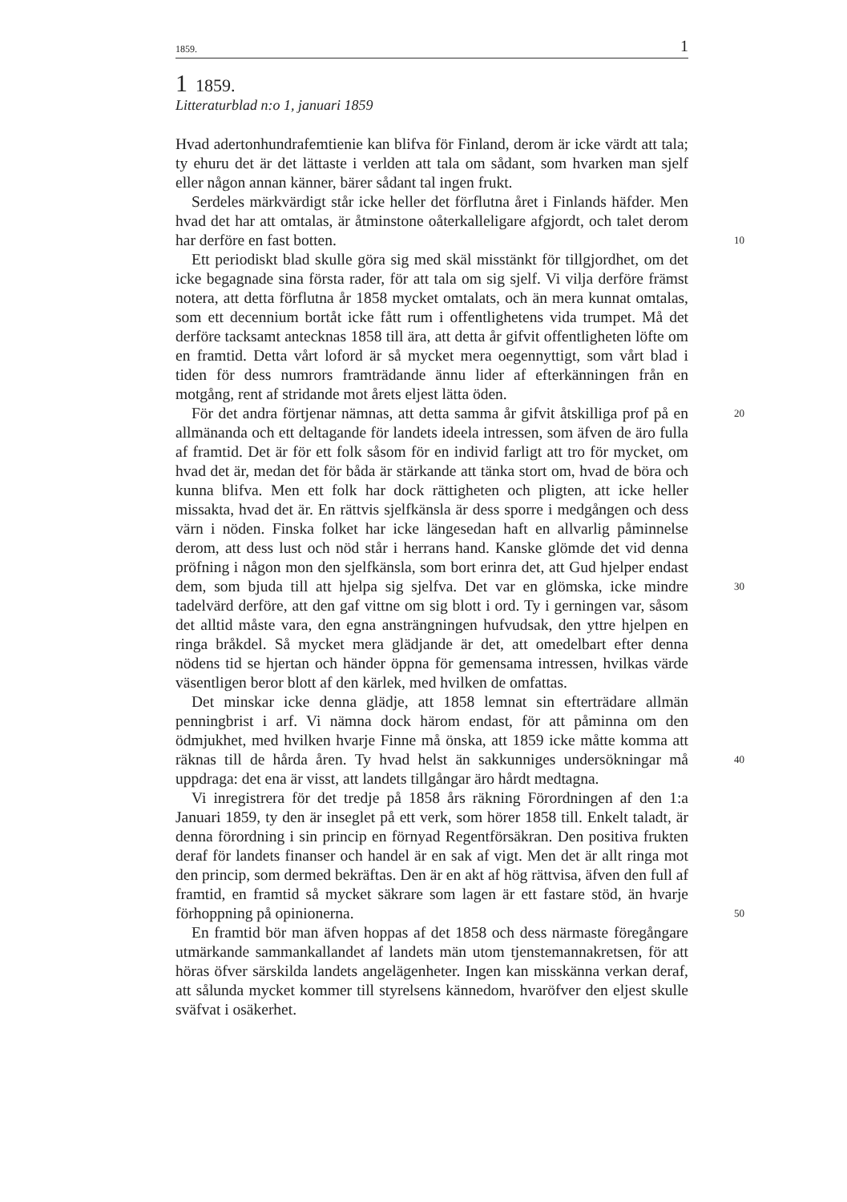1859. 1
1 1859.
Litteraturblad n:o 1, januari 1859
Hvad adertonhundrafemtienie kan blifva för Finland, derom är icke värdt att tala; ty ehuru det är det lättaste i verlden att tala om sådant, som hvarken man sjelf eller någon annan känner, bärer sådant tal ingen frukt.
Serdeles märkvärdigt står icke heller det förflutna året i Finlands häfder. Men hvad det har att omtalas, är åtminstone oåterkalleligare afgjordt, och talet derom har derföre en fast botten. 10
Ett periodiskt blad skulle göra sig med skäl misstänkt för tillgjordhet, om det icke begagnade sina första rader, för att tala om sig sjelf. Vi vilja derföre främst notera, att detta förflutna år 1858 mycket omtalats, och än mera kunnat omtalas, som ett decennium bortåt icke fått rum i offentlighetens vida trumpet. Må det derföre tacksamt antecknas 1858 till ära, att detta år gifvit offentligheten löfte om en framtid. Detta vårt loford är så mycket mera oegennyttigt, som vårt blad i tiden för dess numrors framträdande ännu lider af efterkänningen från en motgång, rent af stridande mot årets eljest lätta öden.
20 För det andra förtjenar nämnas, att detta samma år gifvit åtskilliga prof på en allmänanda och ett deltagande för landets ideela intressen, som äfven de äro fulla af framtid. Det är för ett folk såsom för en individ farligt att tro för mycket, om hvad det är, medan det för båda är stärkande att tänka stort om, hvad de böra och kunna blifva. Men ett folk har dock rättigheten och pligten, att icke heller missakta, hvad det är. En rättvis sjelfkänsla är dess sporre i medgången och dess värn i nöden. Finska folket har icke längesedan haft en allvarlig påminnelse derom, att dess lust och nöd står i herrans hand. Kanske glömde det vid denna pröfning i någon mon den sjelfkänsla, som bort erinra det, att Gud hjelper endast dem, som bjuda till att hjelpa sig sjelfva. Det var en 30 glömska, icke mindre tadelvärd derföre, att den gaf vittne om sig blott i ord. Ty i gerningen var, såsom det alltid måste vara, den egna ansträngningen hufvudsak, den yttre hjelpen en ringa bråkdel. Så mycket mera glädjande är det, att omedelbart efter denna nödens tid se hjertan och händer öppna för gemensama intressen, hvilkas värde väsentligen beror blott af den kärlek, med hvilken de omfattas.
Det minskar icke denna glädje, att 1858 lemnat sin efterträdare allmän penningbrist i arf. Vi nämna dock härom endast, för att påminna om den ödmjukhet, med hvilken hvarje Finne må önska, att 1859 icke måtte komma att räknas till de hårda åren. 40 Ty hvad helst än sakkunniges undersökningar må uppdraga: det ena är visst, att landets tillgångar äro hårdt medtagna.
Vi inregistrera för det tredje på 1858 års räkning Förordningen af den 1:a Januari 1859, ty den är inseglet på ett verk, som hörer 1858 till. Enkelt taladt, är denna förordning i sin princip en förnyad Regentförsäkran. Den positiva frukten deraf för landets finanser och handel är en sak af vigt. Men det är allt ringa mot den princip, som dermed bekräftas. Den är en akt af hög rättvisa, äfven den full af framtid, en framtid så mycket säkrare som lagen är ett fastare stöd, än hvarje förhoppning på opinionerna. 50
En framtid bör man äfven hoppas af det 1858 och dess närmaste föregångare utmärkande sammankallandet af landets män utom tjenstemannakretsen, för att höras öfver särskilda landets angelägenheter. Ingen kan misskänna verkan deraf, att sålunda mycket kommer till styrelsens kännedom, hvaröfver den eljest skulle sväfvat i osäkerhet.